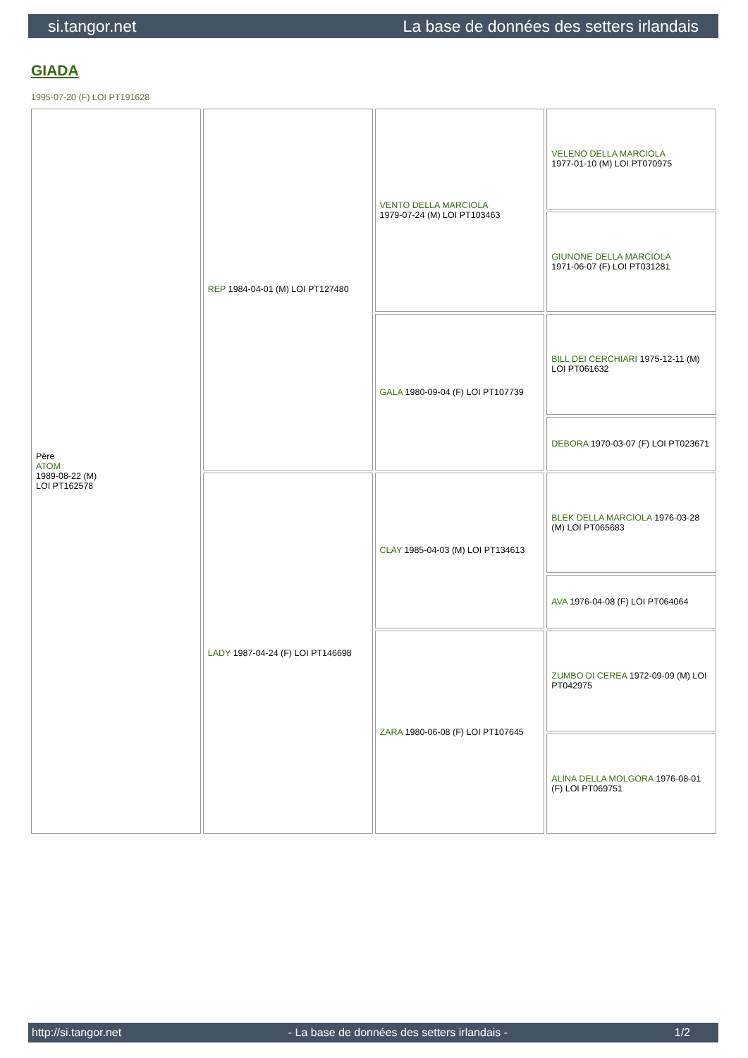si.tangor.net La base de données des setters irlandais
GIADA
1995-07-20 (F) LOI PT191628
| Père ATOM 1989-08-22 (M) LOI PT162578 | REP 1984-04-01 (M) LOI PT127480 | VENTO DELLA MARCIOLA 1979-07-24 (M) LOI PT103463 | VELENO DELLA MARCIOLA 1977-01-10 (M) LOI PT070975 |
| | | | GIUNONE DELLA MARCIOLA 1971-06-07 (F) LOI PT031281 |
| | | GALA 1980-09-04 (F) LOI PT107739 | BILL DEI CERCHIARI 1975-12-11 (M) LOI PT061632 |
| | | | DEBORA 1970-03-07 (F) LOI PT023671 |
| | LADY 1987-04-24 (F) LOI PT146698 | CLAY 1985-04-03 (M) LOI PT134613 | BLEK DELLA MARCIOLA 1976-03-28 (M) LOI PT065683 |
| | | | AVA 1976-04-08 (F) LOI PT064064 |
| | | ZARA 1980-06-08 (F) LOI PT107645 | ZUMBO DI CEREA 1972-09-09 (M) LOI PT042975 |
| | | | ALINA DELLA MOLGORA 1976-08-01 (F) LOI PT069751 |
http://si.tangor.net - La base de données des setters irlandais - 1/2